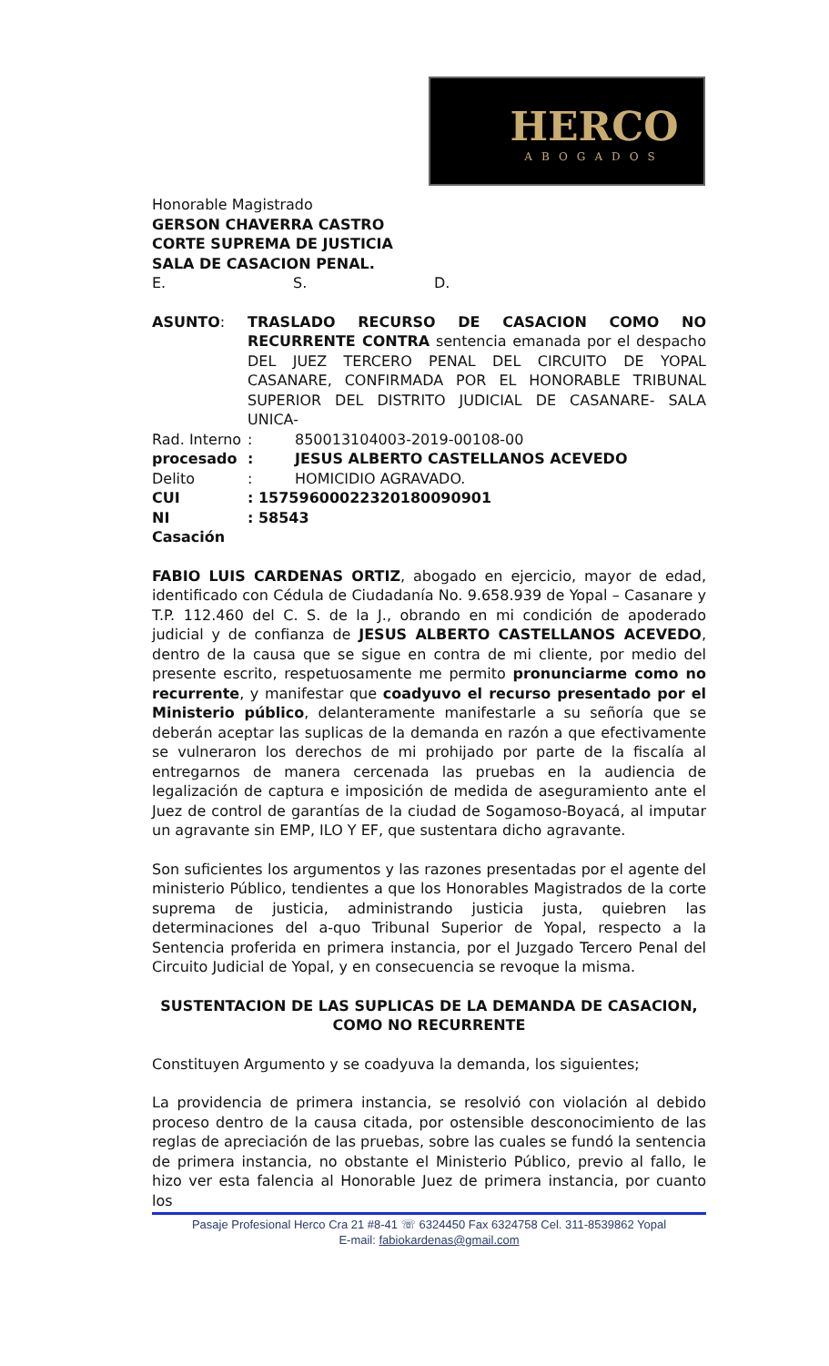HERCO
ABOGADOS
Honorable Magistrado
GERSON CHAVERRA CASTRO
CORTE SUPREMA DE JUSTICIA
SALA DE CASACION PENAL.
E. S. D.
| ASUNTO : | TRASLADO RECURSO DE CASACION COMO NO RECURRENTE CONTRA sentencia emanada por el despacho DEL JUEZ TERCERO PENAL DEL CIRCUITO DE YOPAL CASANARE, CONFIRMADA POR EL HONORABLE TRIBUNAL SUPERIOR DEL DISTRITO JUDICIAL DE CASANARE- SALA UNICA- |
| Rad. Interno | : | 850013104003-2019-00108-00 |
| procesado | : | JESUS ALBERTO CASTELLANOS ACEVEDO |
| Delito | : | HOMICIDIO AGRAVADO. |
| CUI | : 15759600022320180090901 | |
| NI | : 58543 | |
| Casación | | |
FABIO LUIS CARDENAS ORTIZ, abogado en ejercicio, mayor de edad, identificado con Cédula de Ciudadanía No. 9.658.939 de Yopal – Casanare y T.P. 112.460 del C. S. de la J., obrando en mi condición de apoderado judicial y de confianza de JESUS ALBERTO CASTELLANOS ACEVEDO, dentro de la causa que se sigue en contra de mi cliente, por medio del presente escrito, respetuosamente me permito pronunciarme como no recurrente, y manifestar que coadyuvo el recurso presentado por el Ministerio público, delanteramente manifestarle a su señoría que se deberán aceptar las suplicas de la demanda en razón a que efectivamente se vulneraron los derechos de mi prohijado por parte de la fiscalía al entregarnos de manera cercenada las pruebas en la audiencia de legalización de captura e imposición de medida de aseguramiento ante el Juez de control de garantías de la ciudad de Sogamoso-Boyacá, al imputar un agravante sin EMP, ILO Y EF, que sustentara dicho agravante.
Son suficientes los argumentos y las razones presentadas por el agente del ministerio Público, tendientes a que los Honorables Magistrados de la corte suprema de justicia, administrando justicia justa, quiebren las determinaciones del a-quo Tribunal Superior de Yopal, respecto a la Sentencia proferida en primera instancia, por el Juzgado Tercero Penal del Circuito Judicial de Yopal, y en consecuencia se revoque la misma.
SUSTENTACION DE LAS SUPLICAS DE LA DEMANDA DE CASACION, COMO NO RECURRENTE
Constituyen Argumento y se coadyuva la demanda, los siguientes;
La providencia de primera instancia, se resolvió con violación al debido proceso dentro de la causa citada, por ostensible desconocimiento de las reglas de apreciación de las pruebas, sobre las cuales se fundó la sentencia de primera instancia, no obstante el Ministerio Público, previo al fallo, le hizo ver esta falencia al Honorable Juez de primera instancia, por cuanto los
Pasaje Profesional Herco Cra 21 #8-41 ☏ 6324450 Fax 6324758 Cel. 311-8539862 Yopal
E-mail: fabiokardenas@gmail.com